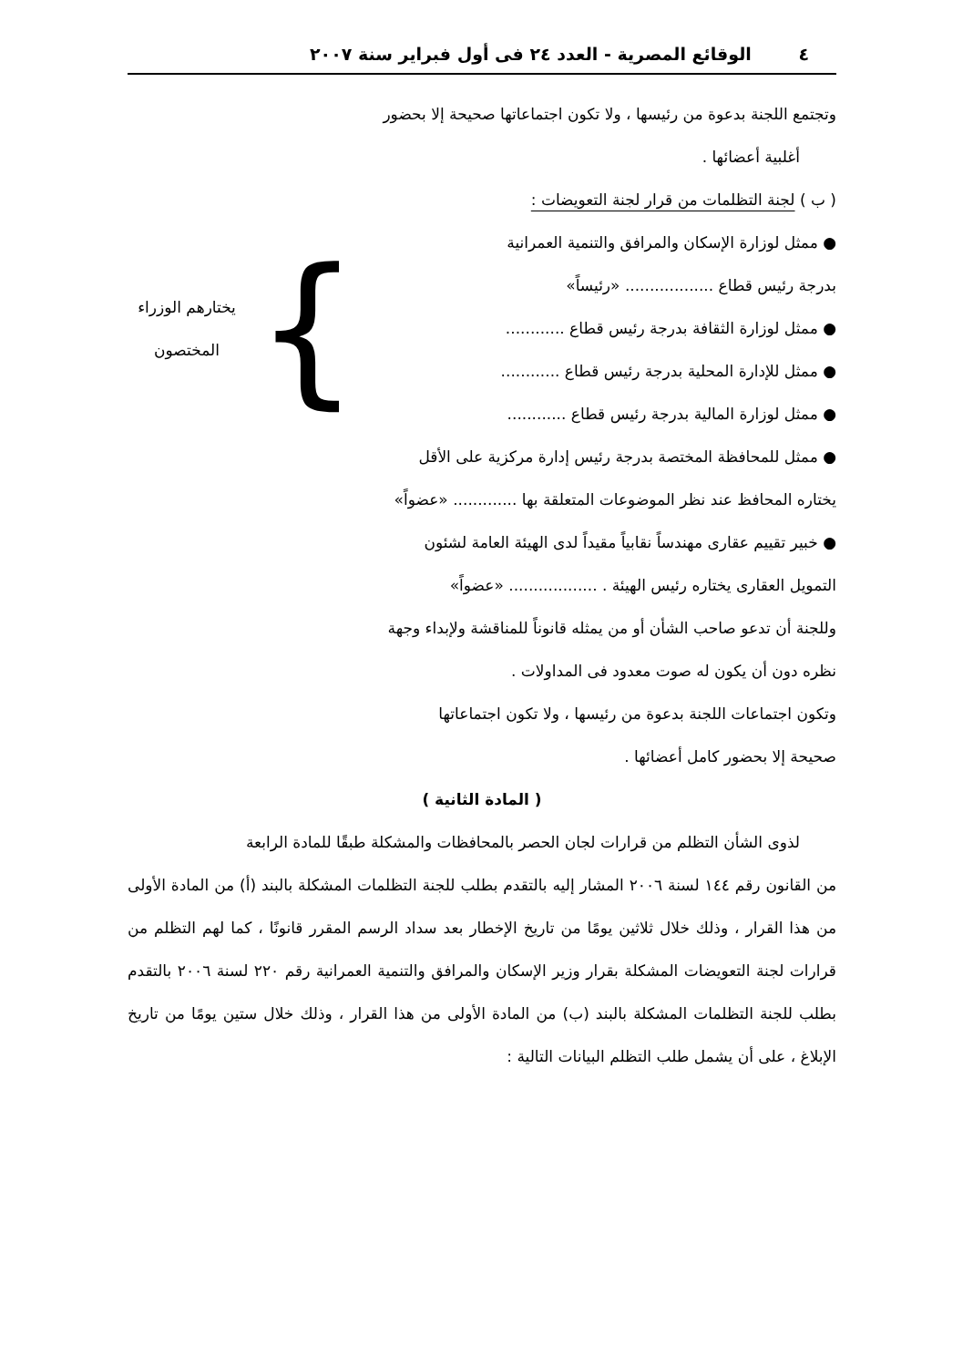٤ الوقائع المصرية - العدد ٢٤ فى أول فبراير سنة ٢٠٠٧
وتجتمع اللجنة بدعوة من رئيسها ، ولا تكون اجتماعاتها صحيحة إلا بحضور
أغلبية أعضائها .
( ب ) لجنة التظلمات من قرار لجنة التعويضات :
● ممثل لوزارة الإسكان والمرافق والتنمية العمرانية
بدرجة رئيس قطاع .................. «رئيساً»
● ممثل لوزارة الثقافة بدرجة رئيس قطاع ............
● ممثل للإدارة المحلية بدرجة رئيس قطاع ............
● ممثل لوزارة المالية بدرجة رئيس قطاع ............
}
يختارهم الوزراء المختصون
● ممثل للمحافظة المختصة بدرجة رئيس إدارة مركزية على الأقل
يختاره المحافظ عند نظر الموضوعات المتعلقة بها ............. «عضواً»
● خبير تقييم عقارى مهندساً نقابياً مقيداً لدى الهيئة العامة لشئون
التمويل العقارى يختاره رئيس الهيئة . .................. «عضواً»
وللجنة أن تدعو صاحب الشأن أو من يمثله قانوناً للمناقشة ولإبداء وجهة
نظره دون أن يكون له صوت معدود فى المداولات .
وتكون اجتماعات اللجنة بدعوة من رئيسها ، ولا تكون اجتماعاتها
صحيحة إلا بحضور كامل أعضائها .
( المادة الثانية )
لذوى الشأن التظلم من قرارات لجان الحصر بالمحافظات والمشكلة طبقًا للمادة الرابعة
من القانون رقم ١٤٤ لسنة ٢٠٠٦ المشار إليه بالتقدم بطلب للجنة التظلمات المشكلة بالبند (أ) من المادة الأولى من هذا القرار ، وذلك خلال ثلاثين يومًا من تاريخ الإخطار بعد سداد الرسم المقرر قانونًا ، كما لهم التظلم من قرارات لجنة التعويضات المشكلة بقرار وزير الإسكان والمرافق والتنمية العمرانية رقم ٢٢٠ لسنة ٢٠٠٦ بالتقدم بطلب للجنة التظلمات المشكلة بالبند (ب) من المادة الأولى من هذا القرار ، وذلك خلال ستين يومًا من تاريخ الإبلاغ ، على أن يشمل طلب التظلم البيانات التالية :